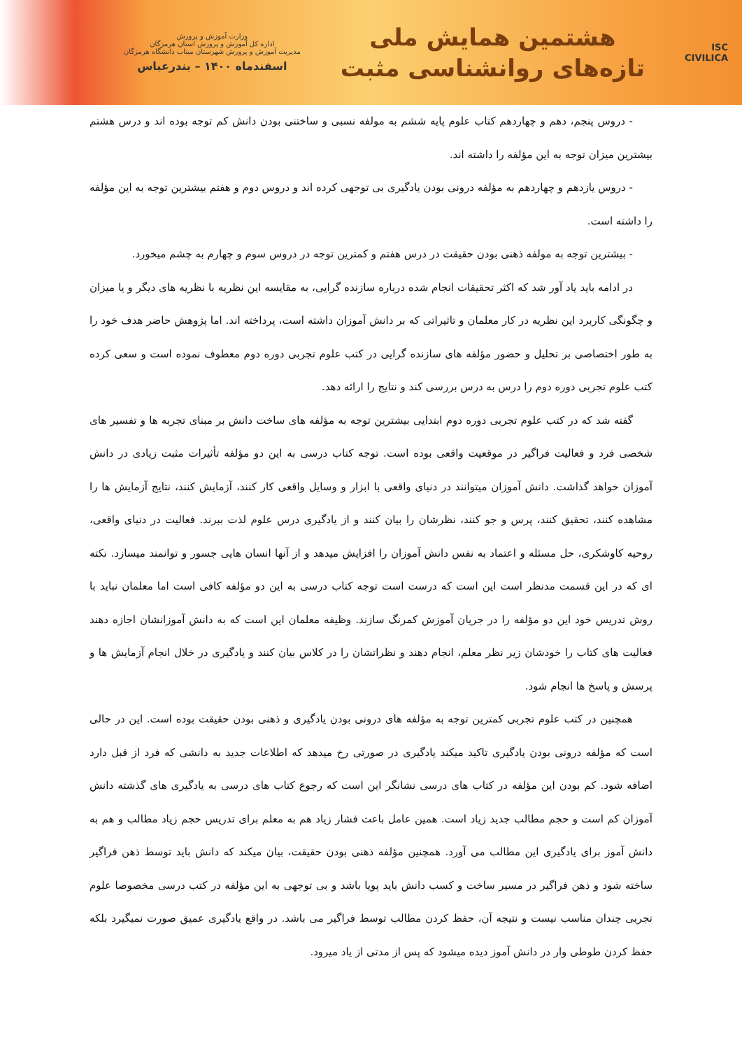ISC
CIVILICA
هشتمین همایش ملی
تازه‌های روانشناسی مثبت
وزارت آموزش و پرورش
اداره کل آموزش و پرورش استان هرمزگان
مدیریت آموزش و پرورش شهرستان میناب دانشگاه هرمزگان
اسفندماه ۱۴۰۰ – بندرعباس
- دروس پنجم، دهم و چهاردهم کتاب علوم پایه ششم به مولفه نسبی و ساختنی بودن دانش کم توجه بوده اند و درس هشتم بیشترین میزان توجه به این مؤلفه را داشته اند.
- دروس یازدهم و چهاردهم به مؤلفه درونی بودن یادگیری بی توجهی کرده اند و دروس دوم و هفتم بیشترین توجه به این مؤلفه را داشته است.
- بیشترین توجه به مولفه ذهنی بودن حقیقت در درس هفتم و کمترین توجه در دروس سوم و چهارم به چشم میخورد.
در ادامه باید یاد آور شد که اکثر تحقیقات انجام شده درباره سازنده گرایی، به مقایسه این نظریه با نظریه های دیگر و یا میزان و چگونگی کاربرد این نظریه در کار معلمان و تاثیراتی که بر دانش آموزان داشته است، پرداخته اند. اما پژوهش حاضر هدف خود را به طور اختصاصی بر تحلیل و حضور مؤلفه های سازنده گرایی در کتب علوم تجربی دوره دوم معطوف نموده است و سعی کرده کتب علوم تجربی دوره دوم را درس به درس بررسی کند و نتایج را ارائه دهد.
گفته شد که در کتب علوم تجربی دوره دوم ابتدایی بیشترین توجه به مؤلفه های ساخت دانش بر مبنای تجربه ها و تفسیر های شخصی فرد و فعالیت فراگیر در موقعیت واقعی بوده است. توجه کتاب درسی به این دو مؤلفه تأثیرات مثبت زیادی در دانش آموزان خواهد گذاشت. دانش آموزان میتوانند در دنیای واقعی با ابزار و وسایل واقعی کار کنند، آزمایش کنند، نتایج آزمایش ها را مشاهده کنند، تحقیق کنند، پرس و جو کنند، نظرشان را بیان کنند و از یادگیری درس علوم لذت ببرند. فعالیت در دنیای واقعی، روحیه کاوشکری، حل مسئله و اعتماد به نفس دانش آموزان را افزایش میدهد و از آنها انسان هایی جسور و توانمند میسازد. نکته ای که در این قسمت مدنظر است این است که درست است توجه کتاب درسی به این دو مؤلفه کافی است اما معلمان نباید با روش تدریس خود این دو مؤلفه را در جریان آموزش کمرنگ سازند. وظیفه معلمان این است که به دانش آموزانشان اجازه دهند فعالیت های کتاب را خودشان زیر نظر معلم، انجام دهند و نظراتشان را در کلاس بیان کنند و یادگیری در خلال انجام آزمایش ها و پرسش و پاسخ ها انجام شود.
همچنین در کتب علوم تجربی کمترین توجه به مؤلفه های درونی بودن یادگیری و ذهنی بودن حقیقت بوده است. این در حالی است که مؤلفه درونی بودن یادگیری تاکید میکند یادگیری در صورتی رخ میدهد که اطلاعات جدید به دانشی که فرد از قبل دارد اضافه شود. کم بودن این مؤلفه در کتاب های درسی نشانگر این است که رجوع کتاب های درسی به یادگیری های گذشته دانش آموزان کم است و حجم مطالب جدید زیاد است. همین عامل باعث فشار زیاد هم به معلم برای تدریس حجم زیاد مطالب و هم به دانش آموز برای یادگیری این مطالب می آورد. همچنین مؤلفه ذهنی بودن حقیقت، بیان میکند که دانش باید توسط ذهن فراگیر ساخته شود و ذهن فراگیر در مسیر ساخت و کسب دانش باید پویا باشد و بی توجهی به این مؤلفه در کتب درسی مخصوصا علوم تجربی چندان مناسب نیست و نتیجه آن، حفظ کردن مطالب توسط فراگیر می باشد. در واقع یادگیری عمیق صورت نمیگیرد بلکه حفظ کردن طوطی وار در دانش آموز دیده میشود که پس از مدتی از یاد میرود.